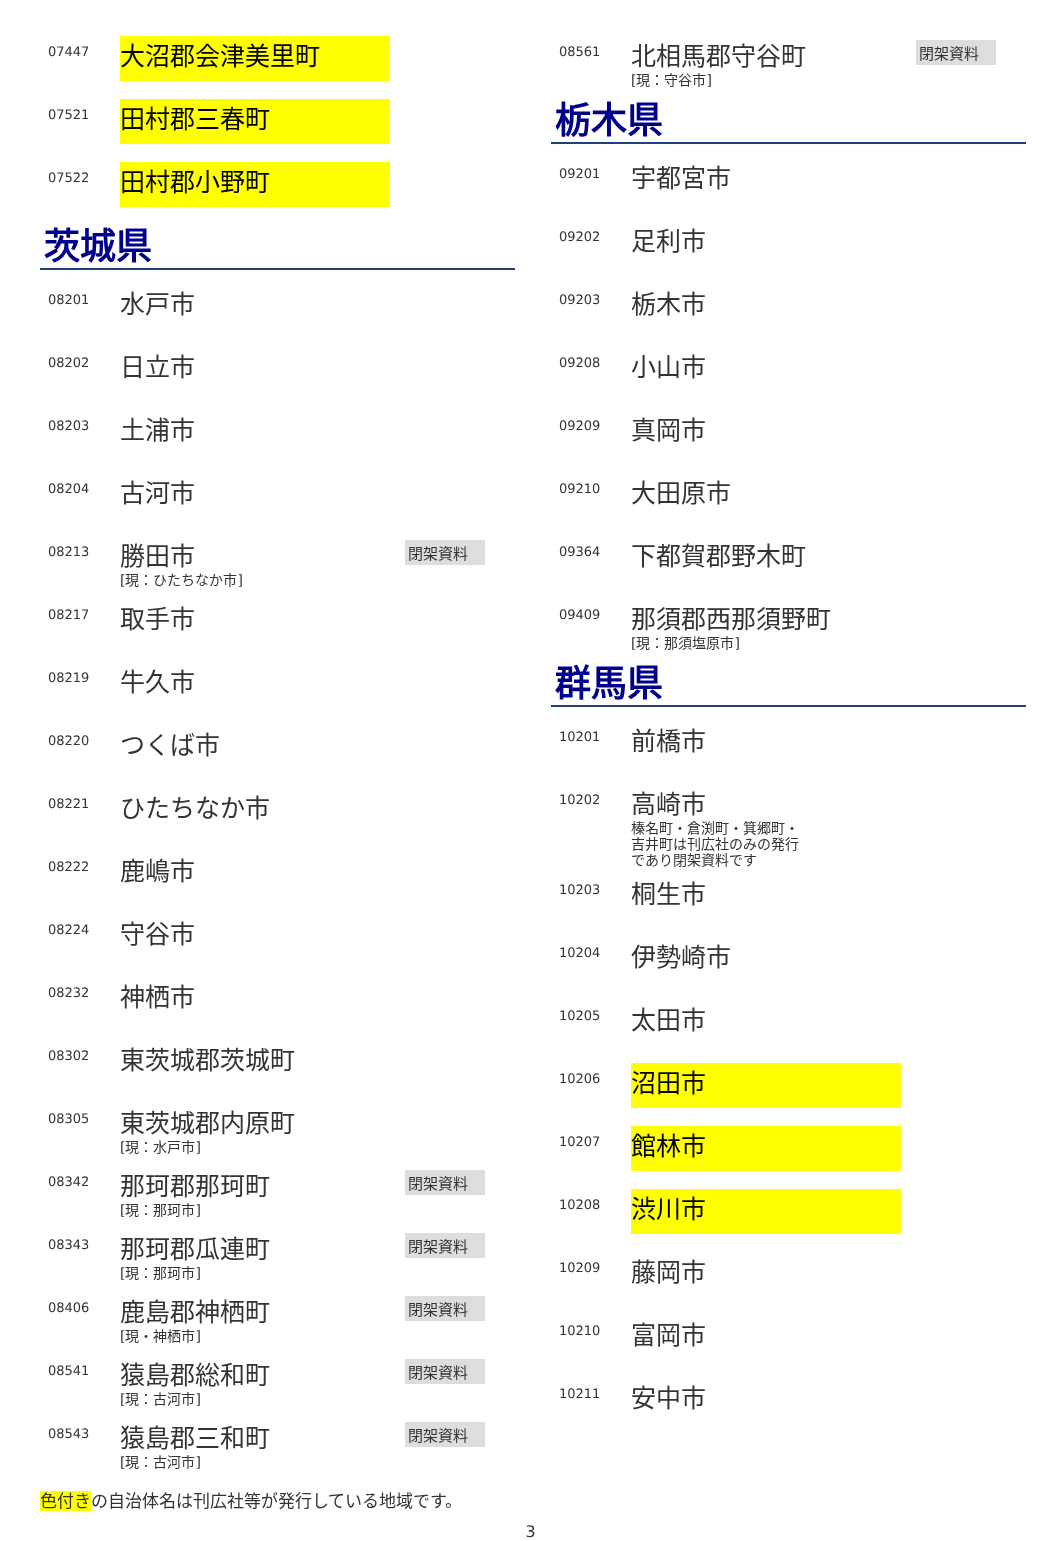| 07447 | 大沼郡会津美里町 | |
| 07521 | 田村郡三春町 | |
| 07522 | 田村郡小野町 | |
茨城県
| 08201 | 水戸市 | |
| 08202 | 日立市 | |
| 08203 | 土浦市 | |
| 08204 | 古河市 | |
| 08213 | 勝田市 [現：ひたちなか市] | 閉架資料 |
| 08217 | 取手市 | |
| 08219 | 牛久市 | |
| 08220 | つくば市 | |
| 08221 | ひたちなか市 | |
| 08222 | 鹿嶋市 | |
| 08224 | 守谷市 | |
| 08232 | 神栖市 | |
| 08302 | 東茨城郡茨城町 | |
| 08305 | 東茨城郡内原町 [現：水戸市] | |
| 08342 | 那珂郡那珂町 [現：那珂市] | 閉架資料 |
| 08343 | 那珂郡瓜連町 [現：那珂市] | 閉架資料 |
| 08406 | 鹿島郡神栖町 [現・神栖市] | 閉架資料 |
| 08541 | 猿島郡総和町 [現：古河市] | 閉架資料 |
| 08543 | 猿島郡三和町 [現：古河市] | 閉架資料 |
| 08561 | 北相馬郡守谷町 [現：守谷市] | 閉架資料 |
栃木県
| 09201 | 宇都宮市 | |
| 09202 | 足利市 | |
| 09203 | 栃木市 | |
| 09208 | 小山市 | |
| 09209 | 真岡市 | |
| 09210 | 大田原市 | |
| 09364 | 下都賀郡野木町 | |
| 09409 | 那須郡西那須野町 [現：那須塩原市] | |
群馬県
| 10201 | 前橋市 | |
| 10202 | 高崎市 榛名町・倉渕町・箕郷町・吉井町は刊広社のみの発行であり閉架資料です | |
| 10203 | 桐生市 | |
| 10204 | 伊勢崎市 | |
| 10205 | 太田市 | |
| 10206 | 沼田市 | |
| 10207 | 館林市 | |
| 10208 | 渋川市 | |
| 10209 | 藤岡市 | |
| 10210 | 富岡市 | |
| 10211 | 安中市 | |
色付きの自治体名は刊広社等が発行している地域です。
3